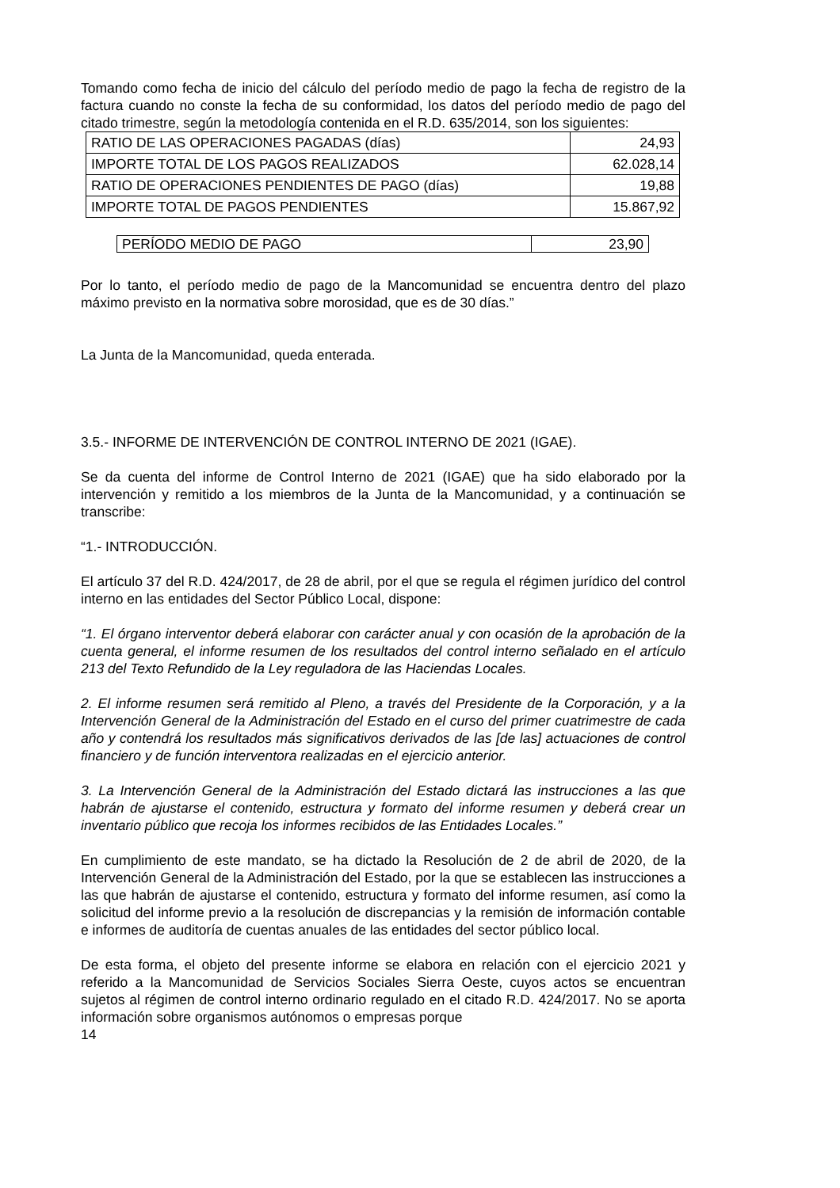Tomando como fecha de inicio del cálculo del período medio de pago la fecha de registro de la factura cuando no conste la fecha de su conformidad, los datos del período medio de pago del citado trimestre, según la metodología contenida en el R.D. 635/2014, son los siguientes:
| RATIO DE LAS OPERACIONES PAGADAS (días) | 24,93 |
| IMPORTE TOTAL DE LOS PAGOS REALIZADOS | 62.028,14 |
| RATIO DE OPERACIONES PENDIENTES DE PAGO (días) | 19,88 |
| IMPORTE TOTAL DE PAGOS PENDIENTES | 15.867,92 |
| PERÍODO MEDIO DE PAGO | 23,90 |
Por lo tanto, el período medio de pago de la Mancomunidad se encuentra dentro del plazo máximo previsto en la normativa sobre morosidad, que es de 30 días.”
La Junta de la Mancomunidad, queda enterada.
3.5.- INFORME DE INTERVENCIÓN DE CONTROL INTERNO DE 2021 (IGAE).
Se da cuenta del informe de Control Interno de 2021 (IGAE) que ha sido elaborado por la intervención y remitido a los miembros de la Junta de la Mancomunidad, y a continuación se transcribe:
“1.- INTRODUCCIÓN.
El artículo 37 del R.D. 424/2017, de 28 de abril, por el que se regula el régimen jurídico del control interno en las entidades del Sector Público Local, dispone:
“1. El órgano interventor deberá elaborar con carácter anual y con ocasión de la aprobación de la cuenta general, el informe resumen de los resultados del control interno señalado en el artículo 213 del Texto Refundido de la Ley reguladora de las Haciendas Locales.
2. El informe resumen será remitido al Pleno, a través del Presidente de la Corporación, y a la Intervención General de la Administración del Estado en el curso del primer cuatrimestre de cada año y contendrá los resultados más significativos derivados de las [de las] actuaciones de control financiero y de función interventora realizadas en el ejercicio anterior.
3. La Intervención General de la Administración del Estado dictará las instrucciones a las que habrán de ajustarse el contenido, estructura y formato del informe resumen y deberá crear un inventario público que recoja los informes recibidos de las Entidades Locales.”
En cumplimiento de este mandato, se ha dictado la Resolución de 2 de abril de 2020, de la Intervención General de la Administración del Estado, por la que se establecen las instrucciones a las que habrán de ajustarse el contenido, estructura y formato del informe resumen, así como la solicitud del informe previo a la resolución de discrepancias y la remisión de información contable e informes de auditoría de cuentas anuales de las entidades del sector público local.
De esta forma, el objeto del presente informe se elabora en relación con el ejercicio 2021 y referido a la Mancomunidad de Servicios Sociales Sierra Oeste, cuyos actos se encuentran sujetos al régimen de control interno ordinario regulado en el citado R.D. 424/2017. No se aporta información sobre organismos autónomos o empresas porque
14